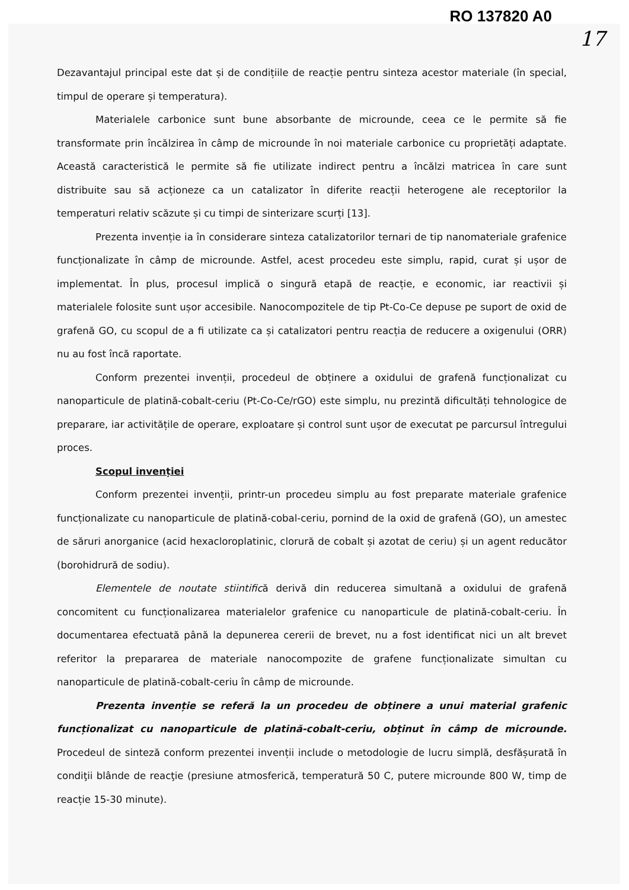RO 137820 A0
17
Dezavantajul principal este dat și de condițiile de reacție pentru sinteza acestor materiale (în special, timpul de operare și temperatura).
Materialele carbonice sunt bune absorbante de microunde, ceea ce le permite să fie transformate prin încălzirea în câmp de microunde în noi materiale carbonice cu proprietăți adaptate. Această caracteristică le permite să fie utilizate indirect pentru a încălzi matricea în care sunt distribuite sau să acționeze ca un catalizator în diferite reacții heterogene ale receptorilor la temperaturi relativ scăzute și cu timpi de sinterizare scurți [13].
Prezenta invenție ia în considerare sinteza catalizatorilor ternari de tip nanomateriale grafenice funcționalizate în câmp de microunde. Astfel, acest procedeu este simplu, rapid, curat și ușor de implementat. În plus, procesul implică o singură etapă de reacție, e economic, iar reactivii și materialele folosite sunt ușor accesibile. Nanocompozitele de tip Pt-Co-Ce depuse pe suport de oxid de grafenă GO, cu scopul de a fi utilizate ca și catalizatori pentru reacția de reducere a oxigenului (ORR) nu au fost încă raportate.
Conform prezentei invenții, procedeul de obținere a oxidului de grafenă funcționalizat cu nanoparticule de platină-cobalt-ceriu (Pt-Co-Ce/rGO) este simplu, nu prezintă dificultăți tehnologice de preparare, iar activitățile de operare, exploatare și control sunt ușor de executat pe parcursul întregului proces.
Scopul invenției
Conform prezentei invenții, printr-un procedeu simplu au fost preparate materiale grafenice funcționalizate cu nanoparticule de platină-cobal-ceriu, pornind de la oxid de grafenă (GO), un amestec de săruri anorganice (acid hexacloroplatinic, clorură de cobalt și azotat de ceriu) și un agent reducător (borohidrură de sodiu).
Elementele de noutate stiintifică derivă din reducerea simultană a oxidului de grafenă concomitent cu funcționalizarea materialelor grafenice cu nanoparticule de platină-cobalt-ceriu. În documentarea efectuată până la depunerea cererii de brevet, nu a fost identificat nici un alt brevet referitor la prepararea de materiale nanocompozite de grafene funcționalizate simultan cu nanoparticule de platină-cobalt-ceriu în câmp de microunde.
Prezenta invenție se referă la un procedeu de obținere a unui material grafenic funcționalizat cu nanoparticule de platină-cobalt-ceriu, obținut în câmp de microunde. Procedeul de sinteză conform prezentei invenții include o metodologie de lucru simplă, desfășurată în condiţii blânde de reacţie (presiune atmosferică, temperatură 50 C, putere microunde 800 W, timp de reacție 15-30 minute).